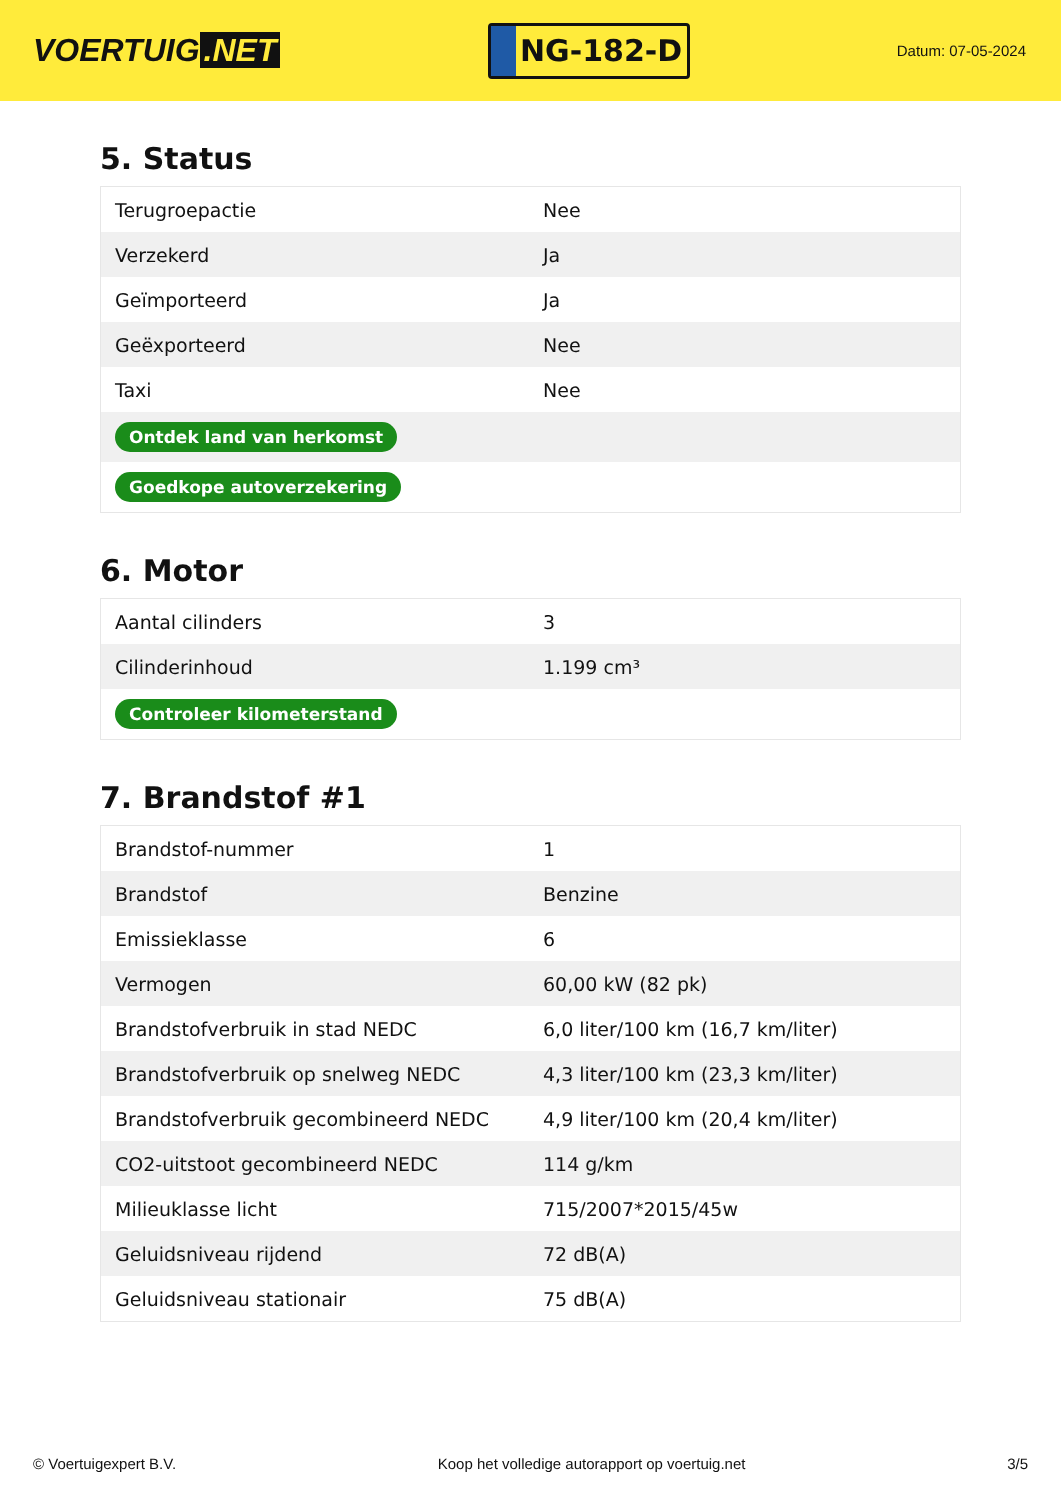VOERTUIG.NET
NG-182-D
Datum: 07-05-2024
5. Status
| Terugroepactie | Nee |
| Verzekerd | Ja |
| Geïmporteerd | Ja |
| Geëxporteerd | Nee |
| Taxi | Nee |
| Ontdek land van herkomst | |
| Goedkope autoverzekering | |
6. Motor
| Aantal cilinders | 3 |
| Cilinderinhoud | 1.199 cm³ |
| Controleer kilometerstand | |
7. Brandstof #1
| Brandstof-nummer | 1 |
| Brandstof | Benzine |
| Emissieklasse | 6 |
| Vermogen | 60,00 kW (82 pk) |
| Brandstofverbruik in stad NEDC | 6,0 liter/100 km (16,7 km/liter) |
| Brandstofverbruik op snelweg NEDC | 4,3 liter/100 km (23,3 km/liter) |
| Brandstofverbruik gecombineerd NEDC | 4,9 liter/100 km (20,4 km/liter) |
| CO2-uitstoot gecombineerd NEDC | 114 g/km |
| Milieuklasse licht | 715/2007*2015/45w |
| Geluidsniveau rijdend | 72 dB(A) |
| Geluidsniveau stationair | 75 dB(A) |
© Voertuigexpert B.V. Koop het volledige autorapport op voertuig.net 3/5